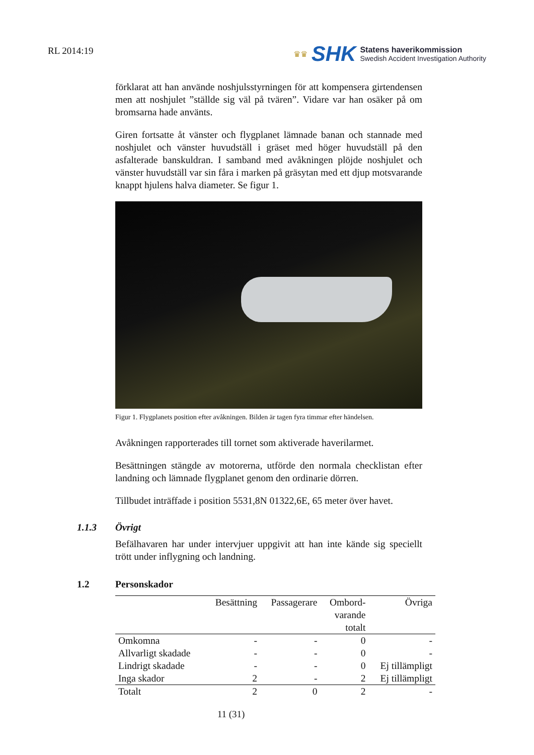RL 2014:19
♛♛ SHK
Statens haverikommission
Swedish Accident Investigation Authority
förklarat att han använde noshjulsstyrningen för att kompensera girtendensen men att noshjulet ”ställde sig väl på tvären”. Vidare var han osäker på om bromsarna hade använts.
Giren fortsatte åt vänster och flygplanet lämnade banan och stannade med noshjulet och vänster huvudställ i gräset med höger huvudställ på den asfalterade banskuldran. I samband med avåkningen plöjde noshjulet och vänster huvudställ var sin fåra i marken på gräsytan med ett djup motsvarande knappt hjulens halva diameter. Se figur 1.
Figur 1. Flygplanets position efter avåkningen. Bilden är tagen fyra timmar efter händelsen.
Avåkningen rapporterades till tornet som aktiverade haverilarmet.
Besättningen stängde av motorerna, utförde den normala checklistan efter landning och lämnade flygplanet genom den ordinarie dörren.
Tillbudet inträffade i position 5531,8N 01322,6E, 65 meter över havet.
1.1.3 Övrigt
Befälhavaren har under intervjuer uppgivit att han inte kände sig speciellt trött under inflygning och landning.
1.2 Personskador
| | Besättning | Passagerare | Ombord- varande totalt | Övriga |
| --- | --- | --- | --- | --- |
| Omkomna | - | - | 0 | - |
| Allvarligt skadade | - | - | 0 | - |
| Lindrigt skadade | - | - | 0 | Ej tillämpligt |
| Inga skador | 2 | - | 2 | Ej tillämpligt |
| Totalt | 2 | 0 | 2 | - |
11 (31)